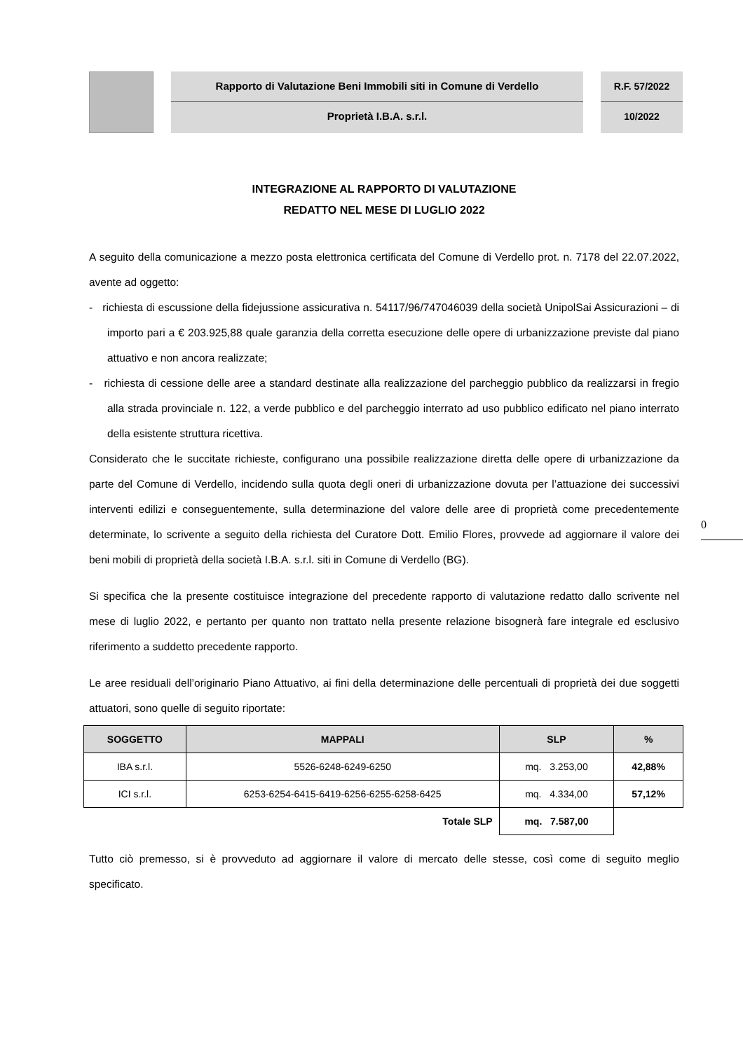Rapporto di Valutazione Beni Immobili siti in Comune di Verdello
Proprietà I.B.A. s.r.l.
R.F. 57/2022
10/2022
INTEGRAZIONE AL RAPPORTO DI VALUTAZIONE
REDATTO NEL MESE DI LUGLIO 2022
A seguito della comunicazione a mezzo posta elettronica certificata del Comune di Verdello prot. n. 7178 del 22.07.2022, avente ad oggetto:
- richiesta di escussione della fidejussione assicurativa n. 54117/96/747046039 della società UnipolSai Assicurazioni – di importo pari a € 203.925,88 quale garanzia della corretta esecuzione delle opere di urbanizzazione previste dal piano attuativo e non ancora realizzate;
- richiesta di cessione delle aree a standard destinate alla realizzazione del parcheggio pubblico da realizzarsi in fregio alla strada provinciale n. 122, a verde pubblico e del parcheggio interrato ad uso pubblico edificato nel piano interrato della esistente struttura ricettiva.
Considerato che le succitate richieste, configurano una possibile realizzazione diretta delle opere di urbanizzazione da parte del Comune di Verdello, incidendo sulla quota degli oneri di urbanizzazione dovuta per l’attuazione dei successivi interventi edilizi e conseguentemente, sulla determinazione del valore delle aree di proprietà come precedentemente determinate, lo scrivente a seguito della richiesta del Curatore Dott. Emilio Flores, provvede ad aggiornare il valore dei beni mobili di proprietà della società I.B.A. s.r.l. siti in Comune di Verdello (BG).
Si specifica che la presente costituisce integrazione del precedente rapporto di valutazione redatto dallo scrivente nel mese di luglio 2022, e pertanto per quanto non trattato nella presente relazione bisognerà fare integrale ed esclusivo riferimento a suddetto precedente rapporto.
Le aree residuali dell’originario Piano Attuativo, ai fini della determinazione delle percentuali di proprietà dei due soggetti attuatori, sono quelle di seguito riportate:
| SOGGETTO | MAPPALI | SLP | % |
| --- | --- | --- | --- |
| IBA s.r.l. | 5526-6248-6249-6250 | mq. 3.253,00 | 42,88% |
| ICI s.r.l. | 6253-6254-6415-6419-6256-6255-6258-6425 | mq. 4.334,00 | 57,12% |
| Totale SLP | | mq. 7.587,00 | |
Tutto ciò premesso, si è provveduto ad aggiornare il valore di mercato delle stesse, così come di seguito meglio specificato.
0